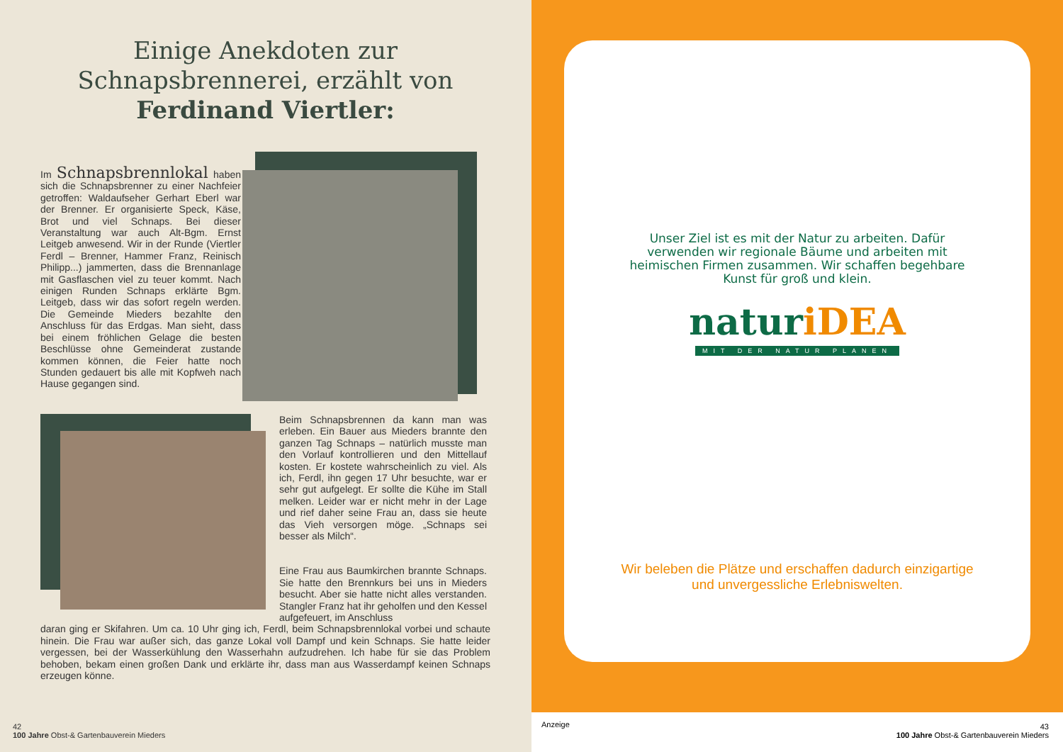Einige Anekdoten zur Schnapsbrennerei, erzählt von
Ferdinand Viertler:
Im Schnapsbrennlokal haben sich die Schnapsbrenner zu einer Nachfeier getroffen: Waldaufseher Gerhart Eberl war der Brenner. Er organisierte Speck, Käse, Brot und viel Schnaps. Bei dieser Veranstaltung war auch Alt-Bgm. Ernst Leitgeb anwesend. Wir in der Runde (Viertler Ferdl – Brenner, Hammer Franz, Reinisch Philipp...) jammerten, dass die Brennanlage mit Gasflaschen viel zu teuer kommt. Nach einigen Runden Schnaps erklärte Bgm. Leitgeb, dass wir das sofort regeln werden. Die Gemeinde Mieders bezahlte den Anschluss für das Erdgas. Man sieht, dass bei einem fröhlichen Gelage die besten Beschlüsse ohne Gemeinderat zustande kommen können, die Feier hatte noch Stunden gedauert bis alle mit Kopfweh nach Hause gegangen sind.
Beim Schnapsbrennen da kann man was erleben. Ein Bauer aus Mieders brannte den ganzen Tag Schnaps – natürlich musste man den Vorlauf kontrollieren und den Mittellauf kosten. Er kostete wahrscheinlich zu viel. Als ich, Ferdl, ihn gegen 17 Uhr besuchte, war er sehr gut aufgelegt. Er sollte die Kühe im Stall melken. Leider war er nicht mehr in der Lage und rief daher seine Frau an, dass sie heute das Vieh versorgen möge. „Schnaps sei besser als Milch“.
Eine Frau aus Baumkirchen brannte Schnaps. Sie hatte den Brennkurs bei uns in Mieders besucht. Aber sie hatte nicht alles verstanden. Stangler Franz hat ihr geholfen und den Kessel aufgefeuert, im Anschluss
daran ging er Skifahren. Um ca. 10 Uhr ging ich, Ferdl, beim Schnapsbrennlokal vorbei und schaute hinein. Die Frau war außer sich, das ganze Lokal voll Dampf und kein Schnaps. Sie hatte leider vergessen, bei der Wasserkühlung den Wasserhahn aufzudrehen. Ich habe für sie das Problem behoben, bekam einen großen Dank und erklärte ihr, dass man aus Wasserdampf keinen Schnaps erzeugen könne.
42
100 Jahre Obst-& Gartenbauverein Mieders
Unser Ziel ist es mit der Natur zu arbeiten. Dafür verwenden wir regionale Bäume und arbeiten mit heimischen Firmen zusammen. Wir schaffen begehbare Kunst für groß und klein.
naturiDEA
MIT DER NATUR PLANEN
Wir beleben die Plätze und erschaffen dadurch einzigartige und unvergessliche Erlebniswelten.
Anzeige
43
100 Jahre Obst-& Gartenbauverein Mieders